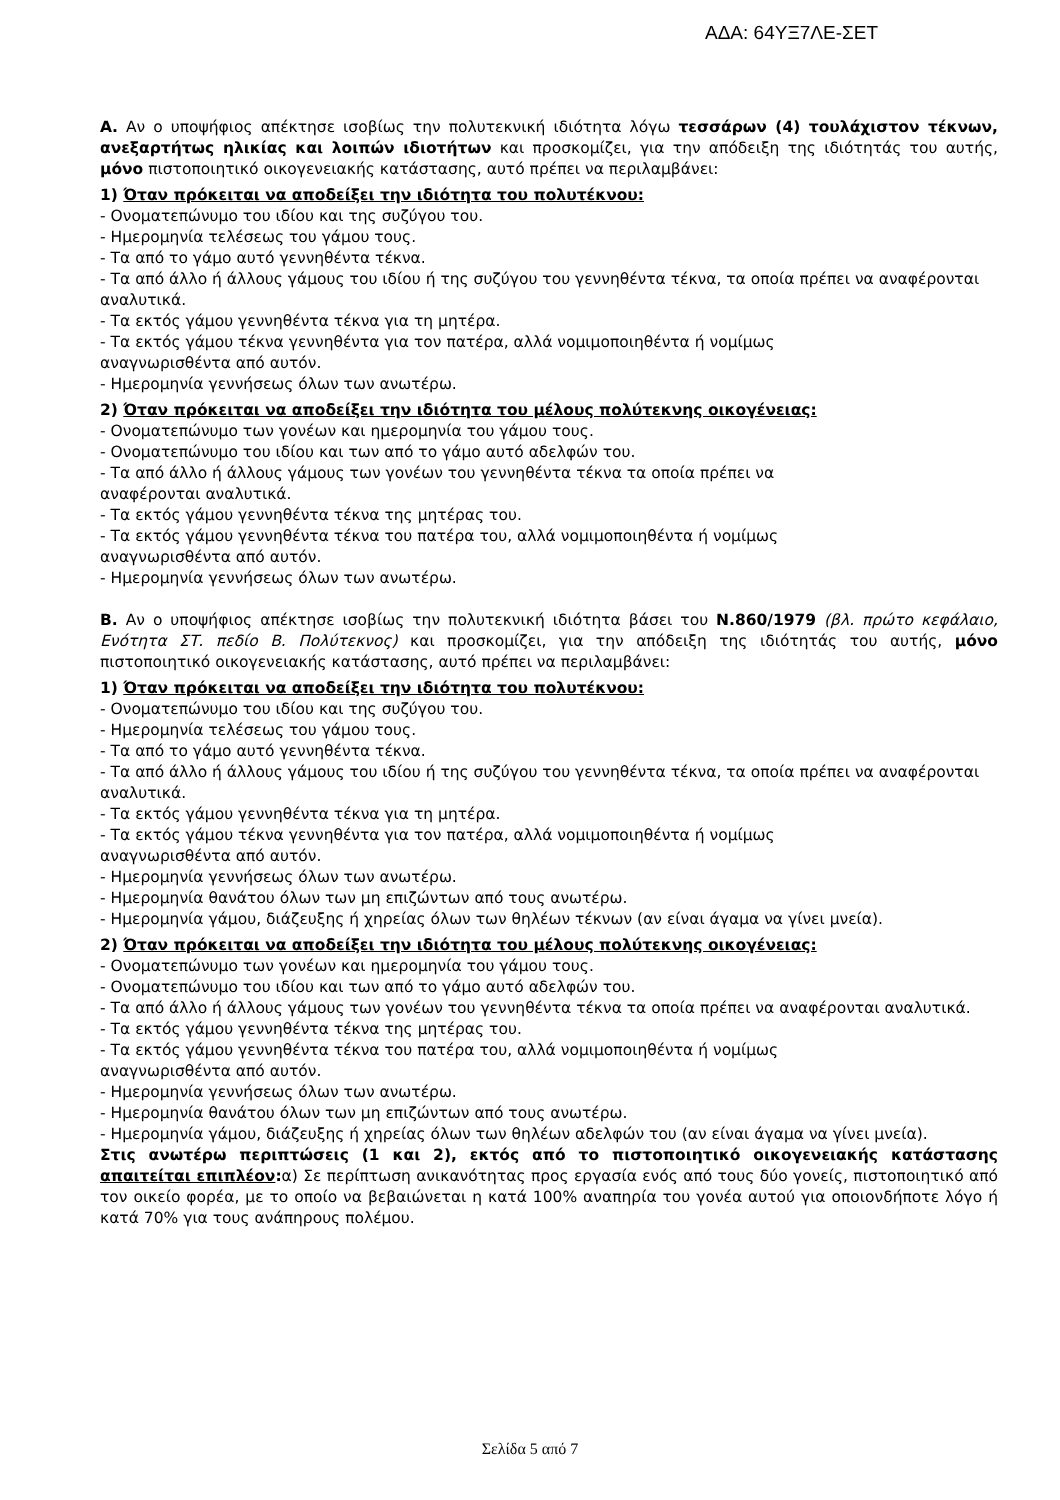ΑΔΑ: 64ΥΞ7ΛΕ-ΣΕΤ
Α. Αν ο υποψήφιος απέκτησε ισοβίως την πολυτεκνική ιδιότητα λόγω τεσσάρων (4) τουλάχιστον τέκνων, ανεξαρτήτως ηλικίας και λοιπών ιδιοτήτων και προσκομίζει, για την απόδειξη της ιδιότητάς του αυτής, μόνο πιστοποιητικό οικογενειακής κατάστασης, αυτό πρέπει να περιλαμβάνει:
1) Όταν πρόκειται να αποδείξει την ιδιότητα του πολυτέκνου:
- Ονοματεπώνυμο του ιδίου και της συζύγου του.
- Ημερομηνία τελέσεως του γάμου τους.
- Τα από το γάμο αυτό γεννηθέντα τέκνα.
- Τα από άλλο ή άλλους γάμους του ιδίου ή της συζύγου του γεννηθέντα τέκνα, τα οποία πρέπει να αναφέρονται αναλυτικά.
- Τα εκτός γάμου γεννηθέντα τέκνα για τη μητέρα.
- Τα εκτός γάμου τέκνα γεννηθέντα για τον πατέρα, αλλά νομιμοποιηθέντα ή νομίμως
αναγνωρισθέντα από αυτόν.
- Ημερομηνία γεννήσεως όλων των ανωτέρω.
2) Όταν πρόκειται να αποδείξει την ιδιότητα του μέλους πολύτεκνης οικογένειας:
- Ονοματεπώνυμο των γονέων και ημερομηνία του γάμου τους.
- Ονοματεπώνυμο του ιδίου και των από το γάμο αυτό αδελφών του.
- Τα από άλλο ή άλλους γάμους των γονέων του γεννηθέντα τέκνα τα οποία πρέπει να
αναφέρονται αναλυτικά.
- Τα εκτός γάμου γεννηθέντα τέκνα της μητέρας του.
- Τα εκτός γάμου γεννηθέντα τέκνα του πατέρα του, αλλά νομιμοποιηθέντα ή νομίμως
αναγνωρισθέντα από αυτόν.
- Ημερομηνία γεννήσεως όλων των ανωτέρω.
Β. Αν ο υποψήφιος απέκτησε ισοβίως την πολυτεκνική ιδιότητα βάσει του Ν.860/1979 (βλ. πρώτο κεφάλαιο, Ενότητα ΣΤ. πεδίο Β. Πολύτεκνος) και προσκομίζει, για την απόδειξη της ιδιότητάς του αυτής, μόνο πιστοποιητικό οικογενειακής κατάστασης, αυτό πρέπει να περιλαμβάνει:
1) Όταν πρόκειται να αποδείξει την ιδιότητα του πολυτέκνου:
- Ονοματεπώνυμο του ιδίου και της συζύγου του.
- Ημερομηνία τελέσεως του γάμου τους.
- Τα από το γάμο αυτό γεννηθέντα τέκνα.
- Τα από άλλο ή άλλους γάμους του ιδίου ή της συζύγου του γεννηθέντα τέκνα, τα οποία πρέπει να αναφέρονται αναλυτικά.
- Τα εκτός γάμου γεννηθέντα τέκνα για τη μητέρα.
- Τα εκτός γάμου τέκνα γεννηθέντα για τον πατέρα, αλλά νομιμοποιηθέντα ή νομίμως
αναγνωρισθέντα από αυτόν.
- Ημερομηνία γεννήσεως όλων των ανωτέρω.
- Ημερομηνία θανάτου όλων των μη επιζώντων από τους ανωτέρω.
- Ημερομηνία γάμου, διάζευξης ή χηρείας όλων των θηλέων τέκνων (αν είναι άγαμα να γίνει μνεία).
2) Όταν πρόκειται να αποδείξει την ιδιότητα του μέλους πολύτεκνης οικογένειας:
- Ονοματεπώνυμο των γονέων και ημερομηνία του γάμου τους.
- Ονοματεπώνυμο του ιδίου και των από το γάμο αυτό αδελφών του.
- Τα από άλλο ή άλλους γάμους των γονέων του γεννηθέντα τέκνα τα οποία πρέπει να αναφέρονται αναλυτικά.
- Τα εκτός γάμου γεννηθέντα τέκνα της μητέρας του.
- Τα εκτός γάμου γεννηθέντα τέκνα του πατέρα του, αλλά νομιμοποιηθέντα ή νομίμως
αναγνωρισθέντα από αυτόν.
- Ημερομηνία γεννήσεως όλων των ανωτέρω.
- Ημερομηνία θανάτου όλων των μη επιζώντων από τους ανωτέρω.
- Ημερομηνία γάμου, διάζευξης ή χηρείας όλων των θηλέων αδελφών του (αν είναι άγαμα να γίνει μνεία).
Στις ανωτέρω περιπτώσεις (1 και 2), εκτός από το πιστοποιητικό οικογενειακής κατάστασης απαιτείται επιπλέον: α) Σε περίπτωση ανικανότητας προς εργασία ενός από τους δύο γονείς, πιστοποιητικό από τον οικείο φορέα, με το οποίο να βεβαιώνεται η κατά 100% αναπηρία του γονέα αυτού για οποιονδήποτε λόγο ή κατά 70% για τους ανάπηρους πολέμου.
Σελίδα 5 από 7